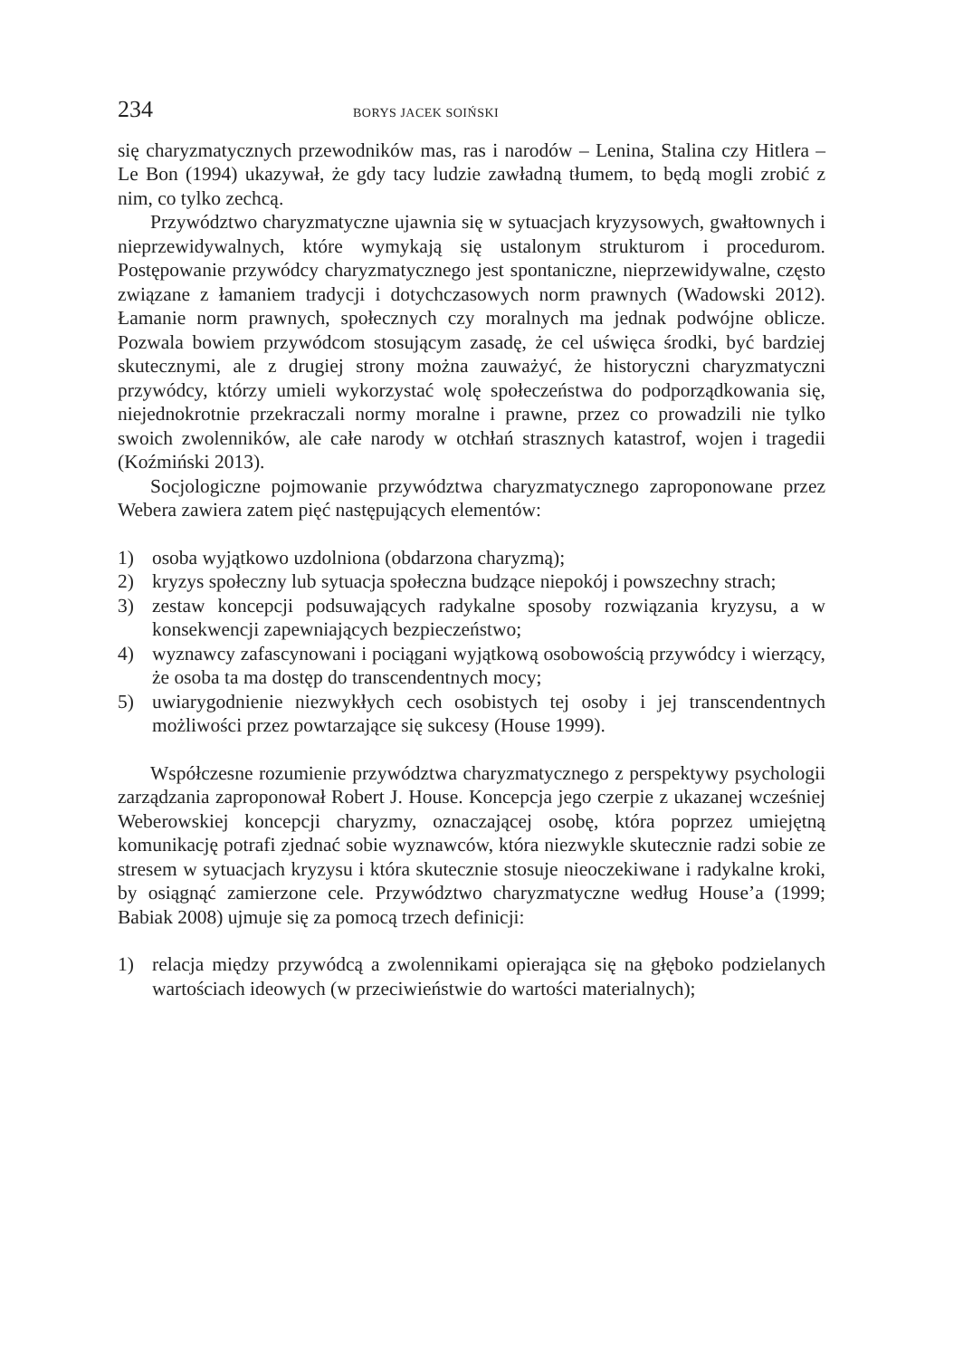234 BORYS JACEK SOIŃSKI
się charyzmatycznych przewodników mas, ras i narodów – Lenina, Stalina czy Hitlera – Le Bon (1994) ukazywał, że gdy tacy ludzie zawładną tłumem, to będą mogli zrobić z nim, co tylko zechcą.
Przywództwo charyzmatyczne ujawnia się w sytuacjach kryzysowych, gwałtownych i nieprzewidywalnych, które wymykają się ustalonym strukturom i procedurom. Postępowanie przywódcy charyzmatycznego jest spontaniczne, nieprzewidywalne, często związane z łamaniem tradycji i dotychczasowych norm prawnych (Wadowski 2012). Łamanie norm prawnych, społecznych czy moralnych ma jednak podwójne oblicze. Pozwala bowiem przywódcom stosującym zasadę, że cel uświęca środki, być bardziej skutecznymi, ale z drugiej strony można zauważyć, że historyczni charyzmatyczni przywódcy, którzy umieli wykorzystać wolę społeczeństwa do podporządkowania się, niejednokrotnie przekraczali normy moralne i prawne, przez co prowadzili nie tylko swoich zwolenników, ale całe narody w otchłań strasznych katastrof, wojen i tragedii (Koźmiński 2013).
Socjologiczne pojmowanie przywództwa charyzmatycznego zaproponowane przez Webera zawiera zatem pięć następujących elementów:
1) osoba wyjątkowo uzdolniona (obdarzona charyzmą);
2) kryzys społeczny lub sytuacja społeczna budzące niepokój i powszechny strach;
3) zestaw koncepcji podsuwających radykalne sposoby rozwiązania kryzysu, a w konsekwencji zapewniających bezpieczeństwo;
4) wyznawcy zafascynowani i pociągani wyjątkową osobowością przywódcy i wierzący, że osoba ta ma dostęp do transcendentnych mocy;
5) uwiarygodnienie niezwykłych cech osobistych tej osoby i jej transcendentnych możliwości przez powtarzające się sukcesy (House 1999).
Współczesne rozumienie przywództwa charyzmatycznego z perspektywy psychologii zarządzania zaproponował Robert J. House. Koncepcja jego czerpie z ukazanej wcześniej Weberowskiej koncepcji charyzmy, oznaczającej osobę, która poprzez umiejętną komunikację potrafi zjednać sobie wyznawców, która niezwykle skutecznie radzi sobie ze stresem w sytuacjach kryzysu i która skutecznie stosuje nieoczekiwane i radykalne kroki, by osiągnąć zamierzone cele. Przywództwo charyzmatyczne według House’a (1999; Babiak 2008) ujmuje się za pomocą trzech definicji:
1) relacja między przywódcą a zwolennikami opierająca się na głęboko podzielanych wartościach ideowych (w przeciwieństwie do wartości materialnych);